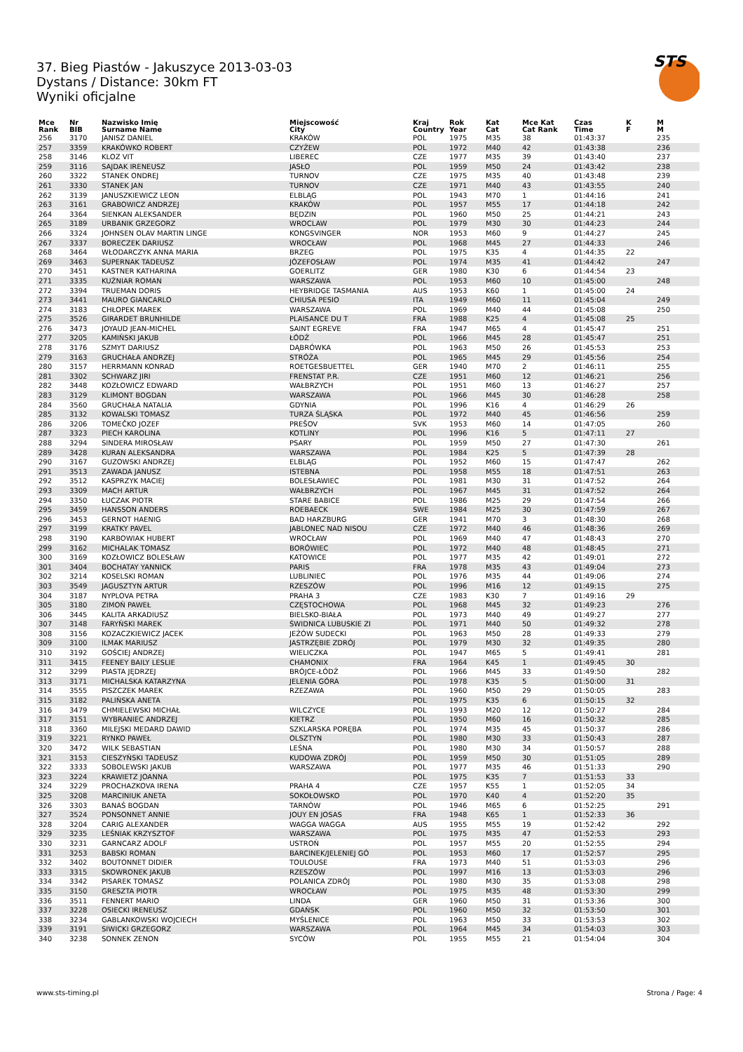37. Bieg Piastów - Jakuszyce 2013-03-03
Dystans / Distance: 30km FT
Wyniki oficjalne
STS
| Mce Rank | Nr BIB | Nazwisko Imię Surname Name | Miejscowość City | Kraj Country | Rok Year | Kat Cat | Mce Kat Cat Rank | Czas Time | K F | M M |
| --- | --- | --- | --- | --- | --- | --- | --- | --- | --- | --- |
| 256 | 3170 | JANISZ DANIEL | KRAKÓW | POL | 1975 | M35 | 38 | 01:43:37 | | 235 |
| 257 | 3359 | KRAKÓWKO ROBERT | CZYŻEW | POL | 1972 | M40 | 42 | 01:43:38 | | 236 |
| 258 | 3146 | KLOZ VIT | LIBEREC | CZE | 1977 | M35 | 39 | 01:43:40 | | 237 |
| 259 | 3116 | SAJDAK IRENEUSZ | JASŁO | POL | 1959 | M50 | 24 | 01:43:42 | | 238 |
| 260 | 3322 | STANEK ONDREJ | TURNOV | CZE | 1975 | M35 | 40 | 01:43:48 | | 239 |
| 261 | 3330 | STANEK JAN | TURNOV | CZE | 1971 | M40 | 43 | 01:43:55 | | 240 |
| 262 | 3139 | JANUSZKIEWICZ LEON | ELBLĄG | POL | 1943 | M70 | 1 | 01:44:16 | | 241 |
| 263 | 3161 | GRABOWICZ ANDRZEJ | KRAKÓW | POL | 1957 | M55 | 17 | 01:44:18 | | 242 |
| 264 | 3364 | SIENKAN ALEKSANDER | BĘDZIN | POL | 1960 | M50 | 25 | 01:44:21 | | 243 |
| 265 | 3189 | URBANIK GRZEGORZ | WROCLAW | POL | 1979 | M30 | 30 | 01:44:23 | | 244 |
| 266 | 3324 | JOHNSEN OLAV MARTIN LINGE | KONGSVINGER | NOR | 1953 | M60 | 9 | 01:44:27 | | 245 |
| 267 | 3337 | BORECZEK DARIUSZ | WROCŁAW | POL | 1968 | M45 | 27 | 01:44:33 | | 246 |
| 268 | 3464 | WŁODARCZYK ANNA MARIA | BRZEG | POL | 1975 | K35 | 4 | 01:44:35 | 22 | |
| 269 | 3463 | SUPERNAK TADEUSZ | JÓZEFOSŁAW | POL | 1974 | M35 | 41 | 01:44:42 | | 247 |
| 270 | 3451 | KASTNER KATHARINA | GOERLITZ | GER | 1980 | K30 | 6 | 01:44:54 | 23 | |
| 271 | 3335 | KUŹNIAR ROMAN | WARSZAWA | POL | 1953 | M60 | 10 | 01:45:00 | | 248 |
| 272 | 3394 | TRUEMAN DORIS | HEYBRIDGE TASMANIA | AUS | 1953 | K60 | 1 | 01:45:00 | 24 | |
| 273 | 3441 | MAURO GIANCARLO | CHIUSA PESIO | ITA | 1949 | M60 | 11 | 01:45:04 | | 249 |
| 274 | 3183 | CHŁOPEK MAREK | WARSZAWA | POL | 1969 | M40 | 44 | 01:45:08 | | 250 |
| 275 | 3526 | GIRARDET BRUNHILDE | PLAISANCE DU T | FRA | 1988 | K25 | 4 | 01:45:08 | 25 | |
| 276 | 3473 | JOYAUD JEAN-MICHEL | SAINT EGREVE | FRA | 1947 | M65 | 4 | 01:45:47 | | 251 |
| 277 | 3205 | KAMIŃSKI JAKUB | ŁÓDŹ | POL | 1966 | M45 | 28 | 01:45:47 | | 251 |
| 278 | 3176 | SZMYT DARIUSZ | DĄBRÓWKA | POL | 1963 | M50 | 26 | 01:45:53 | | 253 |
| 279 | 3163 | GRUCHAŁA ANDRZEJ | STRÓŻA | POL | 1965 | M45 | 29 | 01:45:56 | | 254 |
| 280 | 3157 | HERRMANN KONRAD | ROETGESBUETTEL | GER | 1940 | M70 | 2 | 01:46:11 | | 255 |
| 281 | 3302 | SCHWARZ JIRI | FRENSTAT P.R. | CZE | 1951 | M60 | 12 | 01:46:21 | | 256 |
| 282 | 3448 | KOZŁOWICZ EDWARD | WAŁBRZYCH | POL | 1951 | M60 | 13 | 01:46:27 | | 257 |
| 283 | 3129 | KLIMONT BOGDAN | WARSZAWA | POL | 1966 | M45 | 30 | 01:46:28 | | 258 |
| 284 | 3560 | GRUCHAŁA NATALIA | GDYNIA | POL | 1996 | K16 | 4 | 01:46:29 | 26 | |
| 285 | 3132 | KOWALSKI TOMASZ | TURZA ŚLĄSKA | POL | 1972 | M40 | 45 | 01:46:56 | | 259 |
| 286 | 3206 | TOMEČKO JOZEF | PREŠOV | SVK | 1953 | M60 | 14 | 01:47:05 | | 260 |
| 287 | 3323 | PIECH KAROLINA | KOTLINY | POL | 1996 | K16 | 5 | 01:47:11 | 27 | |
| 288 | 3294 | SINDERA MIROSŁAW | PSARY | POL | 1959 | M50 | 27 | 01:47:30 | | 261 |
| 289 | 3428 | KURAN ALEKSANDRA | WARSZAWA | POL | 1984 | K25 | 5 | 01:47:39 | 28 | |
| 290 | 3167 | GUZOWSKI ANDRZEJ | ELBLĄG | POL | 1952 | M60 | 15 | 01:47:47 | | 262 |
| 291 | 3513 | ZAWADA JANUSZ | ISTEBNA | POL | 1958 | M55 | 18 | 01:47:51 | | 263 |
| 292 | 3512 | KASPRZYK MACIEJ | BOLESŁAWIEC | POL | 1981 | M30 | 31 | 01:47:52 | | 264 |
| 293 | 3309 | MACH ARTUR | WAŁBRZYCH | POL | 1967 | M45 | 31 | 01:47:52 | | 264 |
| 294 | 3350 | ŁUCZAK PIOTR | STARE BABICE | POL | 1986 | M25 | 29 | 01:47:54 | | 266 |
| 295 | 3459 | HANSSON ANDERS | ROEBAECK | SWE | 1984 | M25 | 30 | 01:47:59 | | 267 |
| 296 | 3453 | GERNOT HAENIG | BAD HARZBURG | GER | 1941 | M70 | 3 | 01:48:30 | | 268 |
| 297 | 3199 | KRATKY PAVEL | JABLONEC NAD NISOU | CZE | 1972 | M40 | 46 | 01:48:36 | | 269 |
| 298 | 3190 | KARBOWIAK HUBERT | WROCŁAW | POL | 1969 | M40 | 47 | 01:48:43 | | 270 |
| 299 | 3162 | MICHALAK TOMASZ | BORÓWIEC | POL | 1972 | M40 | 48 | 01:48:45 | | 271 |
| 300 | 3169 | KOZŁOWICZ BOLESŁAW | KATOWICE | POL | 1977 | M35 | 42 | 01:49:01 | | 272 |
| 301 | 3404 | BOCHATAY YANNICK | PARIS | FRA | 1978 | M35 | 43 | 01:49:04 | | 273 |
| 302 | 3214 | KOSELSKI ROMAN | LUBLINIEC | POL | 1976 | M35 | 44 | 01:49:06 | | 274 |
| 303 | 3549 | JAGUSZTYN ARTUR | RZESZÓW | POL | 1996 | M16 | 12 | 01:49:15 | | 275 |
| 304 | 3187 | NYPLOVA PETRA | PRAHA 3 | CZE | 1983 | K30 | 7 | 01:49:16 | 29 | |
| 305 | 3180 | ZIMOŃ PAWEŁ | CZĘSTOCHOWA | POL | 1968 | M45 | 32 | 01:49:23 | | 276 |
| 306 | 3445 | KALITA ARKADIUSZ | BIELSKO-BIAŁA | POL | 1973 | M40 | 49 | 01:49:27 | | 277 |
| 307 | 3148 | FARYŃSKI MAREK | ŚWIDNICA LUBUSKIE ZI | POL | 1971 | M40 | 50 | 01:49:32 | | 278 |
| 308 | 3156 | KOZACZKIEWICZ JACEK | JEŻÓW SUDECKI | POL | 1963 | M50 | 28 | 01:49:33 | | 279 |
| 309 | 3100 | ILMAK MARIUSZ | JASTRZĘBIE ZDRÓJ | POL | 1979 | M30 | 32 | 01:49:35 | | 280 |
| 310 | 3192 | GOŚCIEJ ANDRZEJ | WIELICZKA | POL | 1947 | M65 | 5 | 01:49:41 | | 281 |
| 311 | 3415 | FEENEY BAILY LESLIE | CHAMONIX | FRA | 1964 | K45 | 1 | 01:49:45 | 30 | |
| 312 | 3299 | PIASTA JĘDRZEJ | BRÓJCE-ŁÓDŹ | POL | 1966 | M45 | 33 | 01:49:50 | | 282 |
| 313 | 3171 | MICHALSKA KATARZYNA | JELENIA GÓRA | POL | 1978 | K35 | 5 | 01:50:00 | 31 | |
| 314 | 3555 | PISZCZEK MAREK | RZEZAWA | POL | 1960 | M50 | 29 | 01:50:05 | | 283 |
| 315 | 3182 | PALIŃSKA ANETA | | POL | 1975 | K35 | 6 | 01:50:15 | 32 | |
| 316 | 3479 | CHMIELEWSKI MICHAŁ | WILCZYCE | POL | 1993 | M20 | 12 | 01:50:27 | | 284 |
| 317 | 3151 | WYBRANIEC ANDRZEJ | KIETRZ | POL | 1950 | M60 | 16 | 01:50:32 | | 285 |
| 318 | 3360 | MILEJSKI MEDARD DAWID | SZKLARSKA PORĘBA | POL | 1974 | M35 | 45 | 01:50:37 | | 286 |
| 319 | 3221 | RYNKO PAWEŁ | OLSZTYN | POL | 1980 | M30 | 33 | 01:50:43 | | 287 |
| 320 | 3472 | WILK SEBASTIAN | LEŚNA | POL | 1980 | M30 | 34 | 01:50:57 | | 288 |
| 321 | 3153 | CIESZYŃSKI TADEUSZ | KUDOWA ZDRÓJ | POL | 1959 | M50 | 30 | 01:51:05 | | 289 |
| 322 | 3333 | SOBOLEWSKI JAKUB | WARSZAWA | POL | 1977 | M35 | 46 | 01:51:33 | | 290 |
| 323 | 3224 | KRAWIETZ JOANNA | | POL | 1975 | K35 | 7 | 01:51:53 | 33 | |
| 324 | 3229 | PROCHAZKOVA IRENA | PRAHA 4 | CZE | 1957 | K55 | 1 | 01:52:05 | 34 | |
| 325 | 3208 | MARCINIUK ANETA | SOKOŁOWSKO | POL | 1970 | K40 | 4 | 01:52:20 | 35 | |
| 326 | 3303 | BANAŚ BOGDAN | TARNÓW | POL | 1946 | M65 | 6 | 01:52:25 | | 291 |
| 327 | 3524 | PONSONNET ANNIE | JOUY EN JOSAS | FRA | 1948 | K65 | 1 | 01:52:33 | 36 | |
| 328 | 3204 | CARIG ALEXANDER | WAGGA WAGGA | AUS | 1955 | M55 | 19 | 01:52:42 | | 292 |
| 329 | 3235 | LEŚNIAK KRZYSZTOF | WARSZAWA | POL | 1975 | M35 | 47 | 01:52:53 | | 293 |
| 330 | 3231 | GARNCARZ ADOLF | USTROŃ | POL | 1957 | M55 | 20 | 01:52:55 | | 294 |
| 331 | 3253 | BABSKI ROMAN | BARCINEK/JELENIEJ GÓ | POL | 1953 | M60 | 17 | 01:52:57 | | 295 |
| 332 | 3402 | BOUTONNET DIDIER | TOULOUSE | FRA | 1973 | M40 | 51 | 01:53:03 | | 296 |
| 333 | 3315 | SKOWRONEK JAKUB | RZESZÓW | POL | 1997 | M16 | 13 | 01:53:03 | | 296 |
| 334 | 3342 | PISAREK TOMASZ | POLANICA ZDRÓJ | POL | 1980 | M30 | 35 | 01:53:08 | | 298 |
| 335 | 3150 | GRESZTA PIOTR | WROCŁAW | POL | 1975 | M35 | 48 | 01:53:30 | | 299 |
| 336 | 3511 | FENNERT MARIO | LINDA | GER | 1960 | M50 | 31 | 01:53:36 | | 300 |
| 337 | 3228 | OSIECKI IRENEUSZ | GDAŃSK | POL | 1960 | M50 | 32 | 01:53:50 | | 301 |
| 338 | 3234 | GABLANKOWSKI WOJCIECH | MYŚLENICE | POL | 1963 | M50 | 33 | 01:53:53 | | 302 |
| 339 | 3191 | SIWICKI GRZEGORZ | WARSZAWA | POL | 1964 | M45 | 34 | 01:54:03 | | 303 |
| 340 | 3238 | SONNEK ZENON | SYCÓW | POL | 1955 | M55 | 21 | 01:54:04 | | 304 |
www.sts-timing.pl Strona / Page: 4